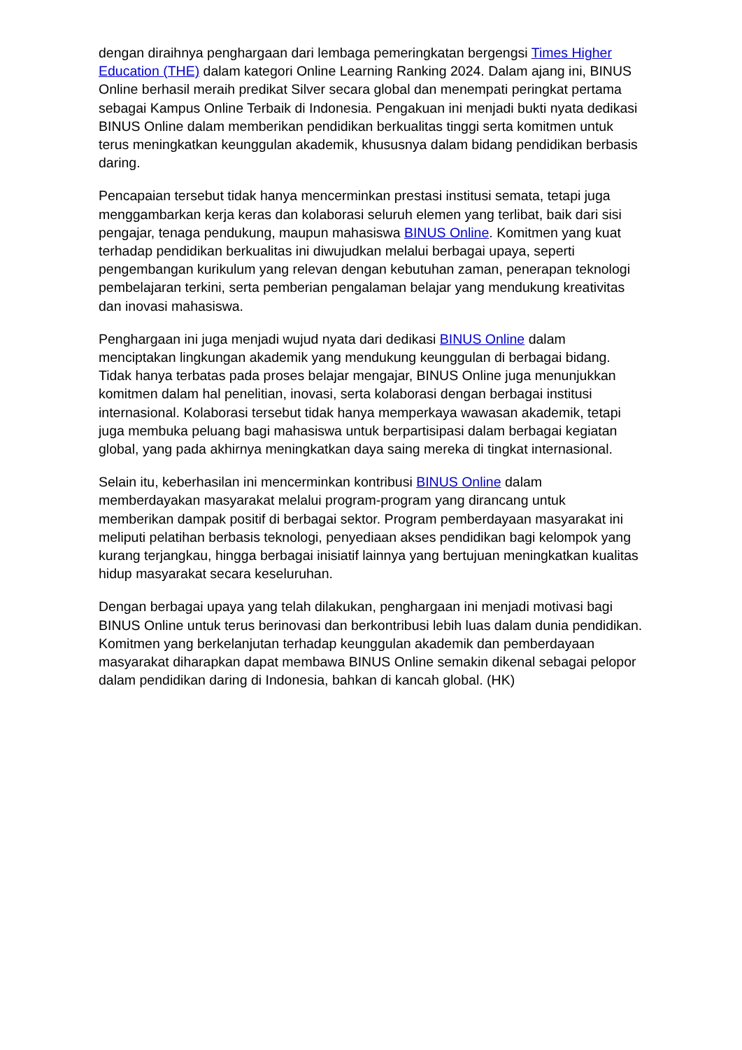dengan diraihnya penghargaan dari lembaga pemeringkatan bergengsi Times Higher Education (THE) dalam kategori Online Learning Ranking 2024. Dalam ajang ini, BINUS Online berhasil meraih predikat Silver secara global dan menempati peringkat pertama sebagai Kampus Online Terbaik di Indonesia. Pengakuan ini menjadi bukti nyata dedikasi BINUS Online dalam memberikan pendidikan berkualitas tinggi serta komitmen untuk terus meningkatkan keunggulan akademik, khususnya dalam bidang pendidikan berbasis daring.
Pencapaian tersebut tidak hanya mencerminkan prestasi institusi semata, tetapi juga menggambarkan kerja keras dan kolaborasi seluruh elemen yang terlibat, baik dari sisi pengajar, tenaga pendukung, maupun mahasiswa BINUS Online. Komitmen yang kuat terhadap pendidikan berkualitas ini diwujudkan melalui berbagai upaya, seperti pengembangan kurikulum yang relevan dengan kebutuhan zaman, penerapan teknologi pembelajaran terkini, serta pemberian pengalaman belajar yang mendukung kreativitas dan inovasi mahasiswa.
Penghargaan ini juga menjadi wujud nyata dari dedikasi BINUS Online dalam menciptakan lingkungan akademik yang mendukung keunggulan di berbagai bidang. Tidak hanya terbatas pada proses belajar mengajar, BINUS Online juga menunjukkan komitmen dalam hal penelitian, inovasi, serta kolaborasi dengan berbagai institusi internasional. Kolaborasi tersebut tidak hanya memperkaya wawasan akademik, tetapi juga membuka peluang bagi mahasiswa untuk berpartisipasi dalam berbagai kegiatan global, yang pada akhirnya meningkatkan daya saing mereka di tingkat internasional.
Selain itu, keberhasilan ini mencerminkan kontribusi BINUS Online dalam memberdayakan masyarakat melalui program-program yang dirancang untuk memberikan dampak positif di berbagai sektor. Program pemberdayaan masyarakat ini meliputi pelatihan berbasis teknologi, penyediaan akses pendidikan bagi kelompok yang kurang terjangkau, hingga berbagai inisiatif lainnya yang bertujuan meningkatkan kualitas hidup masyarakat secara keseluruhan.
Dengan berbagai upaya yang telah dilakukan, penghargaan ini menjadi motivasi bagi BINUS Online untuk terus berinovasi dan berkontribusi lebih luas dalam dunia pendidikan. Komitmen yang berkelanjutan terhadap keunggulan akademik dan pemberdayaan masyarakat diharapkan dapat membawa BINUS Online semakin dikenal sebagai pelopor dalam pendidikan daring di Indonesia, bahkan di kancah global. (HK)